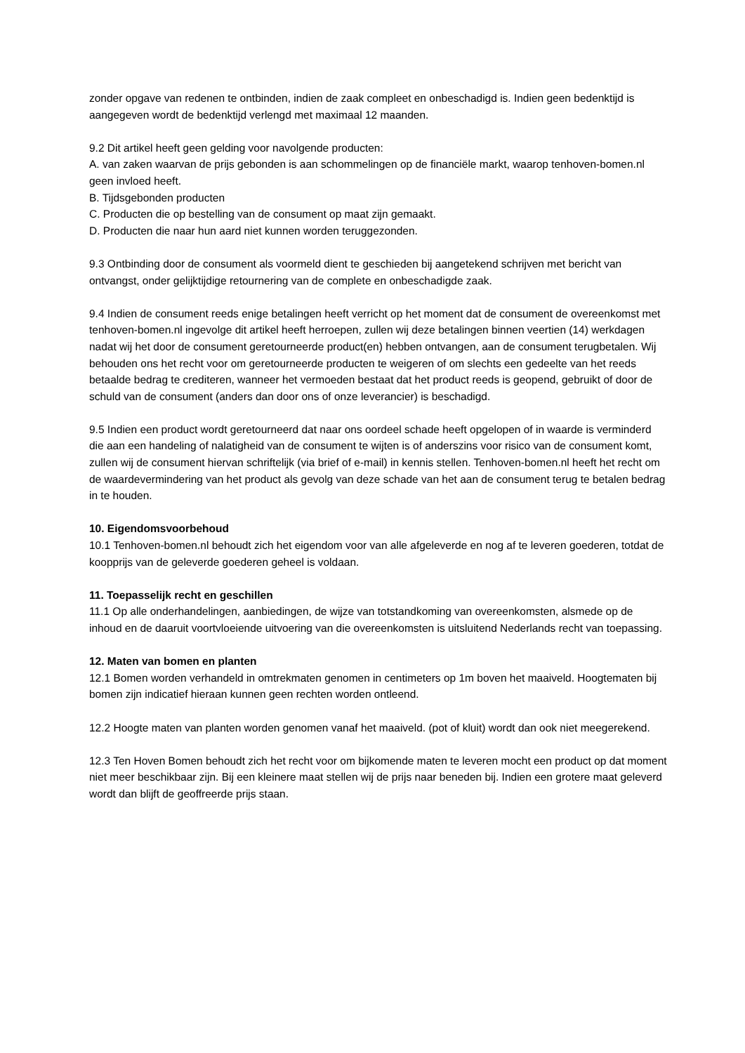zonder opgave van redenen te ontbinden, indien de zaak compleet en onbeschadigd is. Indien geen bedenktijd is aangegeven wordt de bedenktijd verlengd met maximaal 12 maanden.
9.2 Dit artikel heeft geen gelding voor navolgende producten:
A. van zaken waarvan de prijs gebonden is aan schommelingen op de financiële markt, waarop tenhoven-bomen.nl geen invloed heeft.
B. Tijdsgebonden producten
C. Producten die op bestelling van de consument op maat zijn gemaakt.
D. Producten die naar hun aard niet kunnen worden teruggezonden.
9.3 Ontbinding door de consument als voormeld dient te geschieden bij aangetekend schrijven met bericht van ontvangst, onder gelijktijdige retournering van de complete en onbeschadigde zaak.
9.4 Indien de consument reeds enige betalingen heeft verricht op het moment dat de consument de overeenkomst met tenhoven-bomen.nl ingevolge dit artikel heeft herroepen, zullen wij deze betalingen binnen veertien (14) werkdagen nadat wij het door de consument geretourneerde product(en) hebben ontvangen, aan de consument terugbetalen. Wij behouden ons het recht voor om geretourneerde producten te weigeren of om slechts een gedeelte van het reeds betaalde bedrag te crediteren, wanneer het vermoeden bestaat dat het product reeds is geopend, gebruikt of door de schuld van de consument (anders dan door ons of onze leverancier) is beschadigd.
9.5 Indien een product wordt geretourneerd dat naar ons oordeel schade heeft opgelopen of in waarde is verminderd die aan een handeling of nalatigheid van de consument te wijten is of anderszins voor risico van de consument komt, zullen wij de consument hiervan schriftelijk (via brief of e-mail) in kennis stellen. Tenhoven-bomen.nl heeft het recht om de waardevermindering van het product als gevolg van deze schade van het aan de consument terug te betalen bedrag in te houden.
10. Eigendomsvoorbehoud
10.1 Tenhoven-bomen.nl behoudt zich het eigendom voor van alle afgeleverde en nog af te leveren goederen, totdat de koopprijs van de geleverde goederen geheel is voldaan.
11. Toepasselijk recht en geschillen
11.1 Op alle onderhandelingen, aanbiedingen, de wijze van totstandkoming van overeenkomsten, alsmede op de inhoud en de daaruit voortvloeiende uitvoering van die overeenkomsten is uitsluitend Nederlands recht van toepassing.
12. Maten van bomen en planten
12.1 Bomen worden verhandeld in omtrekmaten genomen in centimeters op 1m boven het maaiveld. Hoogtematen bij bomen zijn indicatief hieraan kunnen geen rechten worden ontleend.
12.2 Hoogte maten van planten worden genomen vanaf het maaiveld. (pot of kluit) wordt dan ook niet meegerekend.
12.3 Ten Hoven Bomen behoudt zich het recht voor om bijkomende maten te leveren mocht een product op dat moment niet meer beschikbaar zijn. Bij een kleinere maat stellen wij de prijs naar beneden bij. Indien een grotere maat geleverd wordt dan blijft de geoffreerde prijs staan.